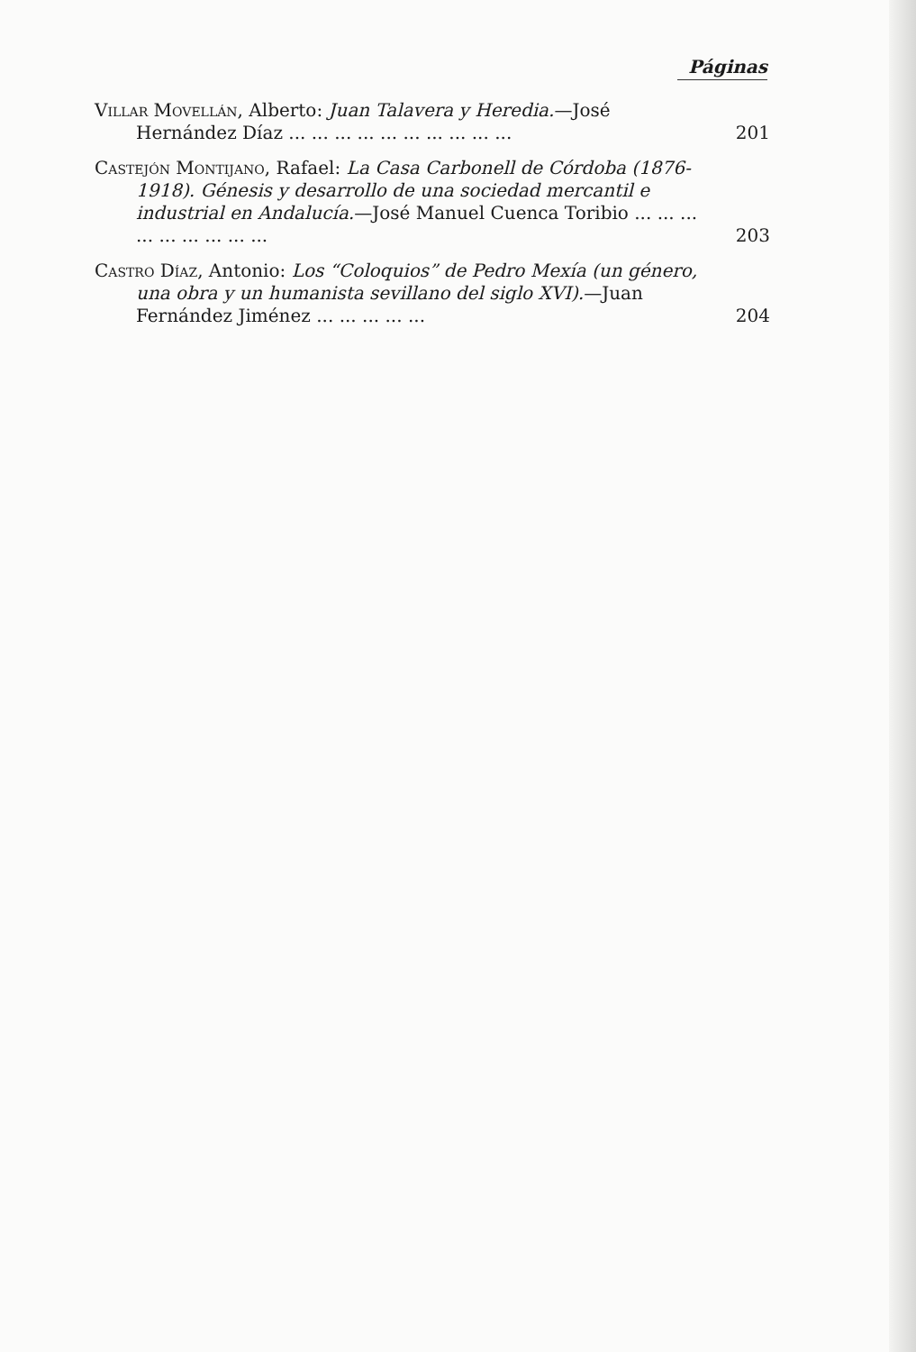Páginas
Villar Movellán, Alberto: Juan Talavera y Heredia.—José Hernández Díaz ... ... ... ... ... ... ... ... ... ...
201
Castejón Montijano, Rafael: La Casa Carbonell de Córdoba (1876-1918). Génesis y desarrollo de una sociedad mercantil e industrial en Andalucía.—José Manuel Cuenca Toribio ... ... ... ... ... ... ... ... ...
203
Castro Díaz, Antonio: Los “Coloquios” de Pedro Mexía (un género, una obra y un humanista sevillano del siglo XVI).—Juan Fernández Jiménez ... ... ... ... ...
204